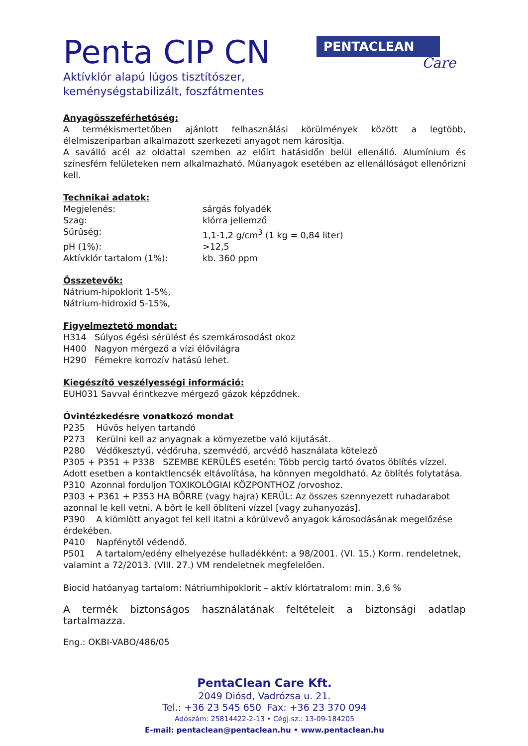Penta CIP CN
Aktívklór alapú lúgos tisztítószer,
keménységstabilizált, foszfátmentes
PENTACLEAN
Care
Anyagösszeférhetőség:
A termékismertetőben ajánlott felhasználási körülmények között a legtöbb, élelmiszeriparban alkalmazott szerkezeti anyagot nem károsítja.
A saválló acél az oldattal szemben az előírt hatásidőn belül ellenálló. Alumínium és színesfém felületeken nem alkalmazható. Műanyagok esetében az ellenállóságot ellenőrizni kell.
Technikai adatok:
| Megjelenés: | sárgás folyadék |
| Szag: | klórra jellemző |
| Sűrűség: | 1,1-1,2 g/cm<sup>3</sup> (1 kg = 0,84 liter) |
| pH (1%): | >12,5 |
| Aktívklór tartalom (1%): | kb. 360 ppm |
Összetevők:
Nátrium-hipoklorit 1-5%,
Nátrium-hidroxid 5-15%,
Figyelmeztető mondat:
| H314 | Súlyos égési sérülést és szemkárosodást okoz |
| H400 | Nagyon mérgező a vízi élővilágra |
| H290 | Fémekre korrozív hatású lehet. |
Kiegészítő veszélyességi információ:
EUH031 Savval érintkezve mérgező gázok képződnek.
Óvintézkedésre vonatkozó mondat
P235 Hűvös helyen tartandó
P273 Kerülni kell az anyagnak a környezetbe való kijutását.
P280 Védőkesztyű, védőruha, szemvédő, arcvédő használata kötelező
P305 + P351 + P338 SZEMBE KERÜLÉS esetén: Több percig tartó óvatos öblítés vízzel. Adott esetben a kontaktlencsék eltávolítása, ha könnyen megoldható. Az öblítés folytatása.
P310 Azonnal forduljon TOXIKOLÓGIAI KÖZPONTHOZ /orvoshoz.
P303 + P361 + P353 HA BŐRRE (vagy hajra) KERÜL: Az összes szennyezett ruhadarabot azonnal le kell vetni. A bőrt le kell öblíteni vízzel [vagy zuhanyozás].
P390 A kiömlött anyagot fel kell itatni a körülvevő anyagok károsodásának megelőzése érdekében.
P410 Napfénytől védendő.
P501 A tartalom/edény elhelyezése hulladékként: a 98/2001. (VI. 15.) Korm. rendeletnek, valamint a 72/2013. (VIII. 27.) VM rendeletnek megfelelően.
Biocid hatóanyag tartalom: Nátriumhipoklorit – aktív klórtatralom: min. 3,6 %
A termék biztonságos használatának feltételeit a biztonsági adatlap tartalmazza.
Eng.: OKBI-VABO/486/05
PentaClean Care Kft.
2049 Diósd, Vadrózsa u. 21.
Tel.: +36 23 545 650 Fax: +36 23 370 094
Adószám: 25814422-2-13 • Cégj.sz.: 13-09-184205
E-mail: pentaclean@pentaclean.hu • www.pentaclean.hu